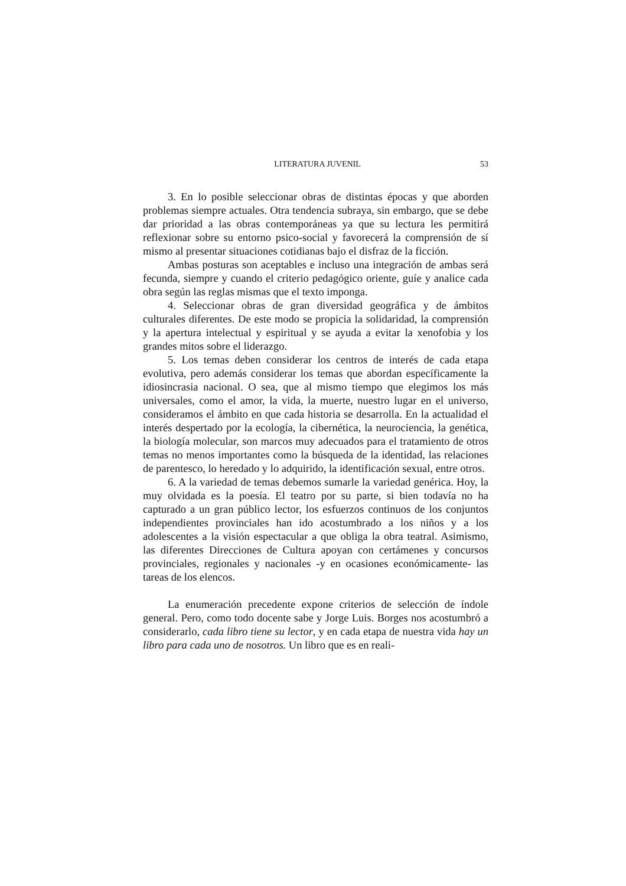LITERATURA JUVENIL 53
3. En lo posible seleccionar obras de distintas épocas y que aborden problemas siempre actuales. Otra tendencia subraya, sin embargo, que se debe dar prioridad a las obras contemporáneas ya que su lectura les permitirá reflexionar sobre su entorno psico-social y favorecerá la comprensión de sí mismo al presentar situaciones cotidianas bajo el disfraz de la ficción.
Ambas posturas son aceptables e incluso una integración de ambas será fecunda, siempre y cuando el criterio pedagógico oriente, guíe y analice cada obra según las reglas mismas que el texto imponga.
4. Seleccionar obras de gran diversidad geográfica y de ámbitos culturales diferentes. De este modo se propicia la solidaridad, la comprensión y la apertura intelectual y espiritual y se ayuda a evitar la xenofobia y los grandes mitos sobre el liderazgo.
5. Los temas deben considerar los centros de interés de cada etapa evolutiva, pero además considerar los temas que abordan específicamente la idiosincrasia nacional. O sea, que al mismo tiempo que elegimos los más universales, como el amor, la vida, la muerte, nuestro lugar en el universo, consideramos el ámbito en que cada historia se desarrolla. En la actualidad el interés despertado por la ecología, la cibernética, la neurociencia, la genética, la biología molecular, son marcos muy adecuados para el tratamiento de otros temas no menos importantes como la búsqueda de la identidad, las relaciones de parentesco, lo heredado y lo adquirido, la identificación sexual, entre otros.
6. A la variedad de temas debemos sumarle la variedad genérica. Hoy, la muy olvidada es la poesía. El teatro por su parte, si bien todavía no ha capturado a un gran público lector, los esfuerzos continuos de los conjuntos independientes provinciales han ido acostumbrado a los niños y a los adolescentes a la visión espectacular a que obliga la obra teatral. Asimismo, las diferentes Direcciones de Cultura apoyan con certámenes y concursos provinciales, regionales y nacionales -y en ocasiones económicamente- las tareas de los elencos.
La enumeración precedente expone criterios de selección de índole general. Pero, como todo docente sabe y Jorge Luis. Borges nos acostumbró a considerarlo, cada libro tiene su lector, y en cada etapa de nuestra vida hay un libro para cada uno de nosotros. Un libro que es en reali-